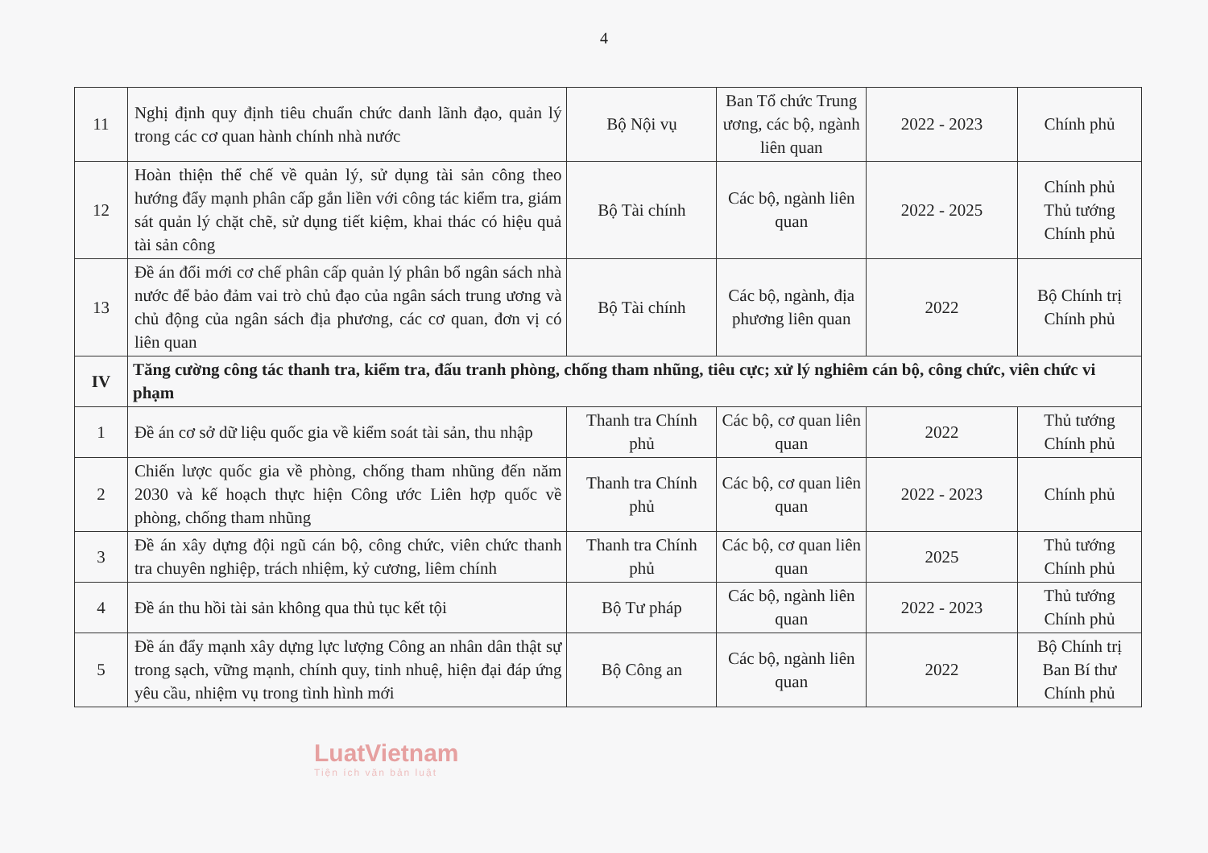4
| 11 | Nghị định quy định tiêu chuẩn chức danh lãnh đạo, quản lý trong các cơ quan hành chính nhà nước | Bộ Nội vụ | Ban Tổ chức Trung ương, các bộ, ngành liên quan | 2022 - 2023 | Chính phủ |
| 12 | Hoàn thiện thể chế về quản lý, sử dụng tài sản công theo hướng đẩy mạnh phân cấp gắn liền với công tác kiểm tra, giám sát quản lý chặt chẽ, sử dụng tiết kiệm, khai thác có hiệu quả tài sản công | Bộ Tài chính | Các bộ, ngành liên quan | 2022 - 2025 | Chính phủ Thủ tướng Chính phủ |
| 13 | Đề án đổi mới cơ chế phân cấp quản lý phân bổ ngân sách nhà nước để bảo đảm vai trò chủ đạo của ngân sách trung ương và chủ động của ngân sách địa phương, các cơ quan, đơn vị có liên quan | Bộ Tài chính | Các bộ, ngành, địa phương liên quan | 2022 | Bộ Chính trị Chính phủ |
| IV | Tăng cường công tác thanh tra, kiểm tra, đấu tranh phòng, chống tham nhũng, tiêu cực; xử lý nghiêm cán bộ, công chức, viên chức vi phạm | | | | |
| 1 | Đề án cơ sở dữ liệu quốc gia về kiểm soát tài sản, thu nhập | Thanh tra Chính phủ | Các bộ, cơ quan liên quan | 2022 | Thủ tướng Chính phủ |
| 2 | Chiến lược quốc gia về phòng, chống tham nhũng đến năm 2030 và kế hoạch thực hiện Công ước Liên hợp quốc về phòng, chống tham nhũng | Thanh tra Chính phủ | Các bộ, cơ quan liên quan | 2022 - 2023 | Chính phủ |
| 3 | Đề án xây dựng đội ngũ cán bộ, công chức, viên chức thanh tra chuyên nghiệp, trách nhiệm, kỷ cương, liêm chính | Thanh tra Chính phủ | Các bộ, cơ quan liên quan | 2025 | Thủ tướng Chính phủ |
| 4 | Đề án thu hồi tài sản không qua thủ tục kết tội | Bộ Tư pháp | Các bộ, ngành liên quan | 2022 - 2023 | Thủ tướng Chính phủ |
| 5 | Đề án đẩy mạnh xây dựng lực lượng Công an nhân dân thật sự trong sạch, vững mạnh, chính quy, tinh nhuệ, hiện đại đáp ứng yêu cầu, nhiệm vụ trong tình hình mới | Bộ Công an | Các bộ, ngành liên quan | 2022 | Bộ Chính trị Ban Bí thư Chính phủ |
LuatVietnam
Tiện ích văn bản luật